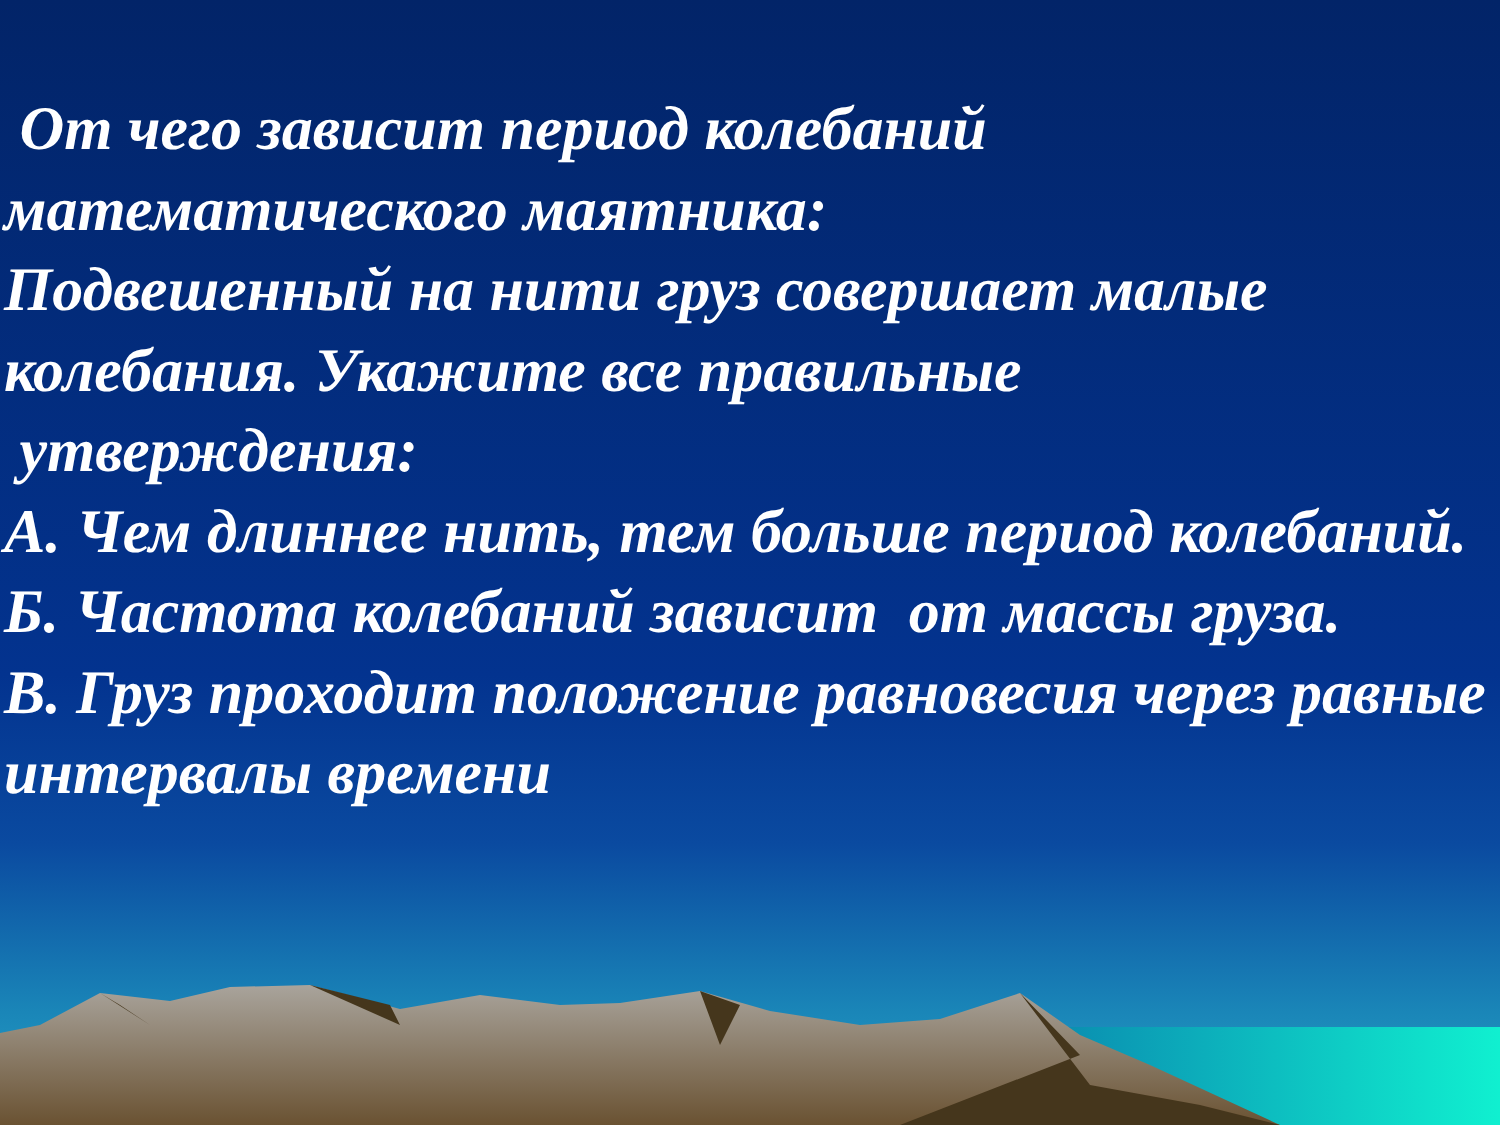От чего зависит период колебаний математического маятника:
Подвешенный на нити груз совершает малые колебания. Укажите все правильные
утверждения:
А. Чем длиннее нить, тем больше период колебаний.
Б. Частота колебаний зависит от массы груза.
В. Груз проходит положение равновесия через равные интервалы времени